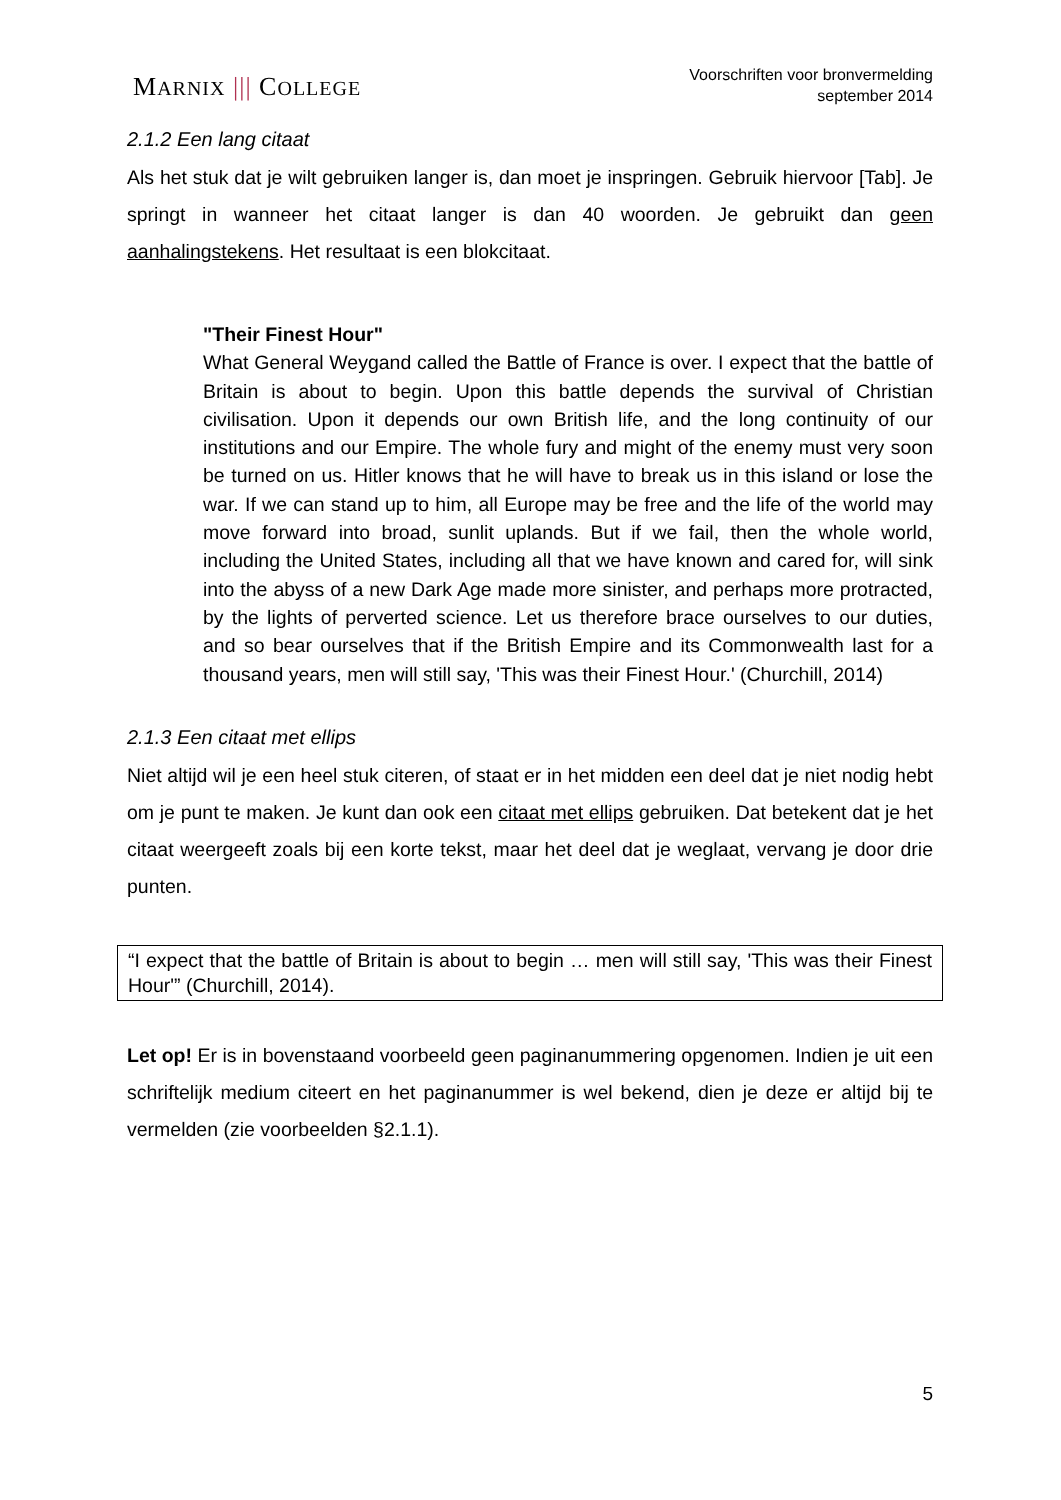MARNIX ||| COLLEGE
Voorschriften voor bronvermelding
september 2014
2.1.2 Een lang citaat
Als het stuk dat je wilt gebruiken langer is, dan moet je inspringen. Gebruik hiervoor [Tab]. Je springt in wanneer het citaat langer is dan 40 woorden. Je gebruikt dan geen aanhalingstekens. Het resultaat is een blokcitaat.
"Their Finest Hour"
What General Weygand called the Battle of France is over. I expect that the battle of Britain is about to begin. Upon this battle depends the survival of Christian civilisation. Upon it depends our own British life, and the long continuity of our institutions and our Empire. The whole fury and might of the enemy must very soon be turned on us. Hitler knows that he will have to break us in this island or lose the war. If we can stand up to him, all Europe may be free and the life of the world may move forward into broad, sunlit uplands. But if we fail, then the whole world, including the United States, including all that we have known and cared for, will sink into the abyss of a new Dark Age made more sinister, and perhaps more protracted, by the lights of perverted science. Let us therefore brace ourselves to our duties, and so bear ourselves that if the British Empire and its Commonwealth last for a thousand years, men will still say, 'This was their Finest Hour.' (Churchill, 2014)
2.1.3 Een citaat met ellips
Niet altijd wil je een heel stuk citeren, of staat er in het midden een deel dat je niet nodig hebt om je punt te maken. Je kunt dan ook een citaat met ellips gebruiken. Dat betekent dat je het citaat weergeeft zoals bij een korte tekst, maar het deel dat je weglaat, vervang je door drie punten.
“I expect that the battle of Britain is about to begin … men will still say, 'This was their Finest Hour'” (Churchill, 2014).
Let op! Er is in bovenstaand voorbeeld geen paginanummering opgenomen. Indien je uit een schriftelijk medium citeert en het paginanummer is wel bekend, dien je deze er altijd bij te vermelden (zie voorbeelden §2.1.1).
5